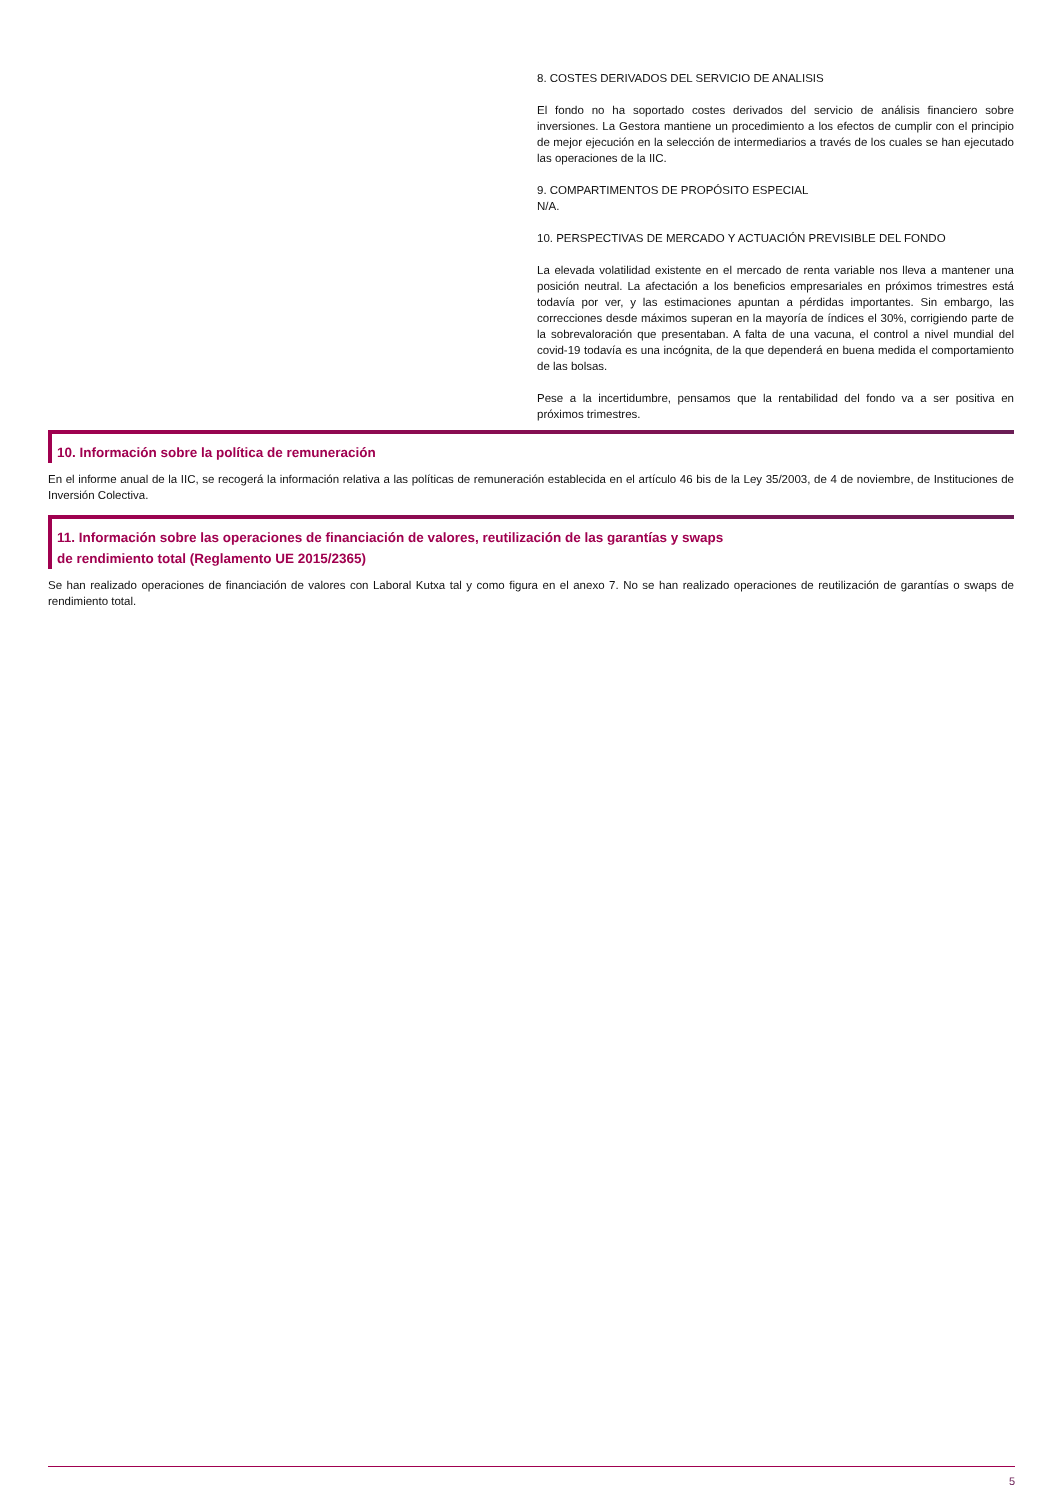8. COSTES DERIVADOS DEL SERVICIO DE ANALISIS
El fondo no ha soportado costes derivados del servicio de análisis financiero sobre inversiones. La Gestora mantiene un procedimiento a los efectos de cumplir con el principio de mejor ejecución en la selección de intermediarios a través de los cuales se han ejecutado las operaciones de la IIC.
9. COMPARTIMENTOS DE PROPÓSITO ESPECIAL
N/A.
10. PERSPECTIVAS DE MERCADO Y ACTUACIÓN PREVISIBLE DEL FONDO
La elevada volatilidad existente en el mercado de renta variable nos lleva a mantener una posición neutral. La afectación a los beneficios empresariales en próximos trimestres está todavía por ver, y las estimaciones apuntan a pérdidas importantes. Sin embargo, las correcciones desde máximos superan en la mayoría de índices el 30%, corrigiendo parte de la sobrevaloración que presentaban. A falta de una vacuna, el control a nivel mundial del covid-19 todavía es una incógnita, de la que dependerá en buena medida el comportamiento de las bolsas.
Pese a la incertidumbre, pensamos que la rentabilidad del fondo va a ser positiva en próximos trimestres.
10. Información sobre la política de remuneración
En el informe anual de la IIC, se recogerá la información relativa a las políticas de remuneración establecida en el artículo 46 bis de la Ley 35/2003, de 4 de noviembre, de Instituciones de Inversión Colectiva.
11. Información sobre las operaciones de financiación de valores, reutilización de las garantías y swaps
de rendimiento total (Reglamento UE 2015/2365)
Se han realizado operaciones de financiación de valores con Laboral Kutxa tal y como figura en el anexo 7. No se han realizado operaciones de reutilización de garantías o swaps de rendimiento total.
5